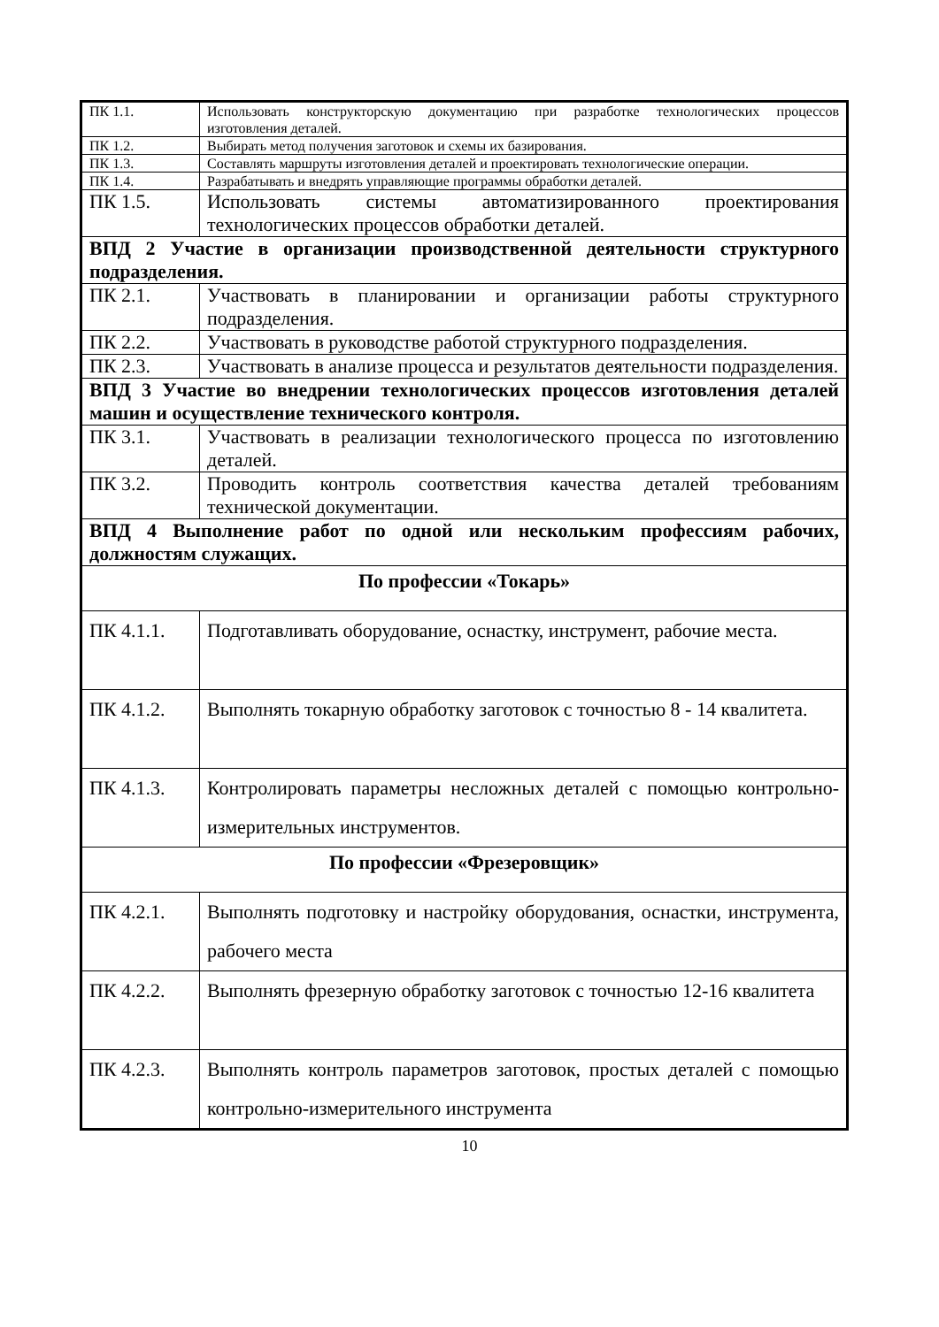| ПК 1.1. | Использовать конструкторскую документацию при разработке технологических процессов изготовления деталей. |
| ПК 1.2. | Выбирать метод получения заготовок и схемы их базирования. |
| ПК 1.3. | Составлять маршруты изготовления деталей и проектировать технологические операции. |
| ПК 1.4. | Разрабатывать и внедрять управляющие программы обработки деталей. |
| ПК 1.5. | Использовать системы автоматизированного проектирования технологических процессов обработки деталей. |
| ВПД 2 Участие в организации производственной деятельности структурного подразделения. | |
| ПК 2.1. | Участвовать в планировании и организации работы структурного подразделения. |
| ПК 2.2. | Участвовать в руководстве работой структурного подразделения. |
| ПК 2.3. | Участвовать в анализе процесса и результатов деятельности подразделения. |
| ВПД 3 Участие во внедрении технологических процессов изготовления деталей машин и осуществление технического контроля. | |
| ПК 3.1. | Участвовать в реализации технологического процесса по изготовлению деталей. |
| ПК 3.2. | Проводить контроль соответствия качества деталей требованиям технической документации. |
| ВПД 4 Выполнение работ по одной или нескольким профессиям рабочих, должностям служащих. | |
| По профессии «Токарь» | |
| ПК 4.1.1. | Подготавливать оборудование, оснастку, инструмент, рабочие места. |
| ПК 4.1.2. | Выполнять токарную обработку заготовок с точностью 8 - 14 квалитета. |
| ПК 4.1.3. | Контролировать параметры несложных деталей с помощью контрольно-измерительных инструментов. |
| По профессии «Фрезеровщик» | |
| ПК 4.2.1. | Выполнять подготовку и настройку оборудования, оснастки, инструмента, рабочего места |
| ПК 4.2.2. | Выполнять фрезерную обработку заготовок с точностью 12-16 квалитета |
| ПК 4.2.3. | Выполнять контроль параметров заготовок, простых деталей с помощью контрольно-измерительного инструмента |
10